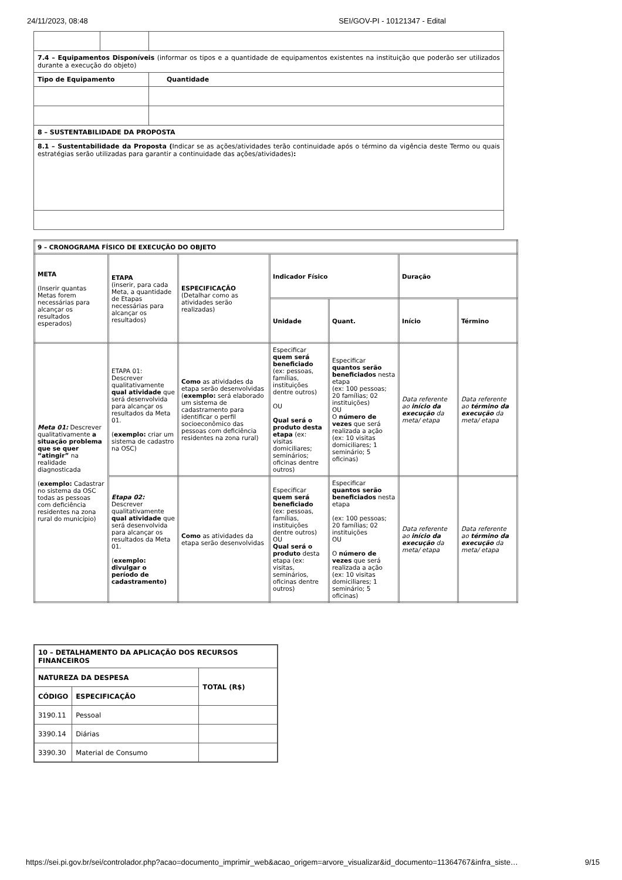24/11/2023, 08:48 SEI/GOV-PI - 10121347 - Edital
| 7.4 – Equipamentos Disponíveis (informar os tipos e a quantidade de equipamentos existentes na instituição que poderão ser utilizados durante a execução do objeto) | | |
| Tipo de Equipamento | | Quantidade |
| 8 – SUSTENTABILIDADE DA PROPOSTA | | |
| 8.1 – Sustentabilidade da Proposta ( Indicar se as ações/atividades terão continuidade após o término da vigência deste Termo ou quais estratégias serão utilizadas para garantir a continuidade das ações/atividades) : | | |
| 9 – CRONOGRAMA FÍSICO DE EXECUÇÃO DO OBJETO | | | | | | |
| --- | --- | --- | --- | --- | --- | --- |
| META (Inserir quantas Metas forem necessárias para alcançar os resultados esperados) | ETAPA (inserir, para cada Meta, a quantidade de Etapas necessárias para alcançar os resultados) | ESPECIFICAÇÃO (Detalhar como as atividades serão realizadas) | Indicador Físico | | Duração | |
| | | | Unidade | Quant. | Início | Término |
| Meta 01: Descrever qualitativamente a situação problema que se quer “atingir” na realidade diagnosticada ( exemplo: Cadastrar no sistema da OSC todas as pessoas com deficiência residentes na zona rural do município) | ETAPA 01: Descrever qualitativamente qual atividade que será desenvolvida para alcançar os resultados da Meta 01. ( exemplo: criar um sistema de cadastro na OSC) | Como as atividades da etapa serão desenvolvidas ( exemplo: será elaborado um sistema de cadastramento para identificar o perfil socioeconômico das pessoas com deficiência residentes na zona rural) | Especificar quem será beneficiado (ex: pessoas, famílias, instituições dentre outros) OU Qual será o produto desta etapa (ex: visitas domiciliares; seminários; oficinas dentre outros) | Especificar quantos serão beneficiados nesta etapa (ex: 100 pessoas; 20 famílias; 02 instituições) OU O número de vezes que será realizada a ação (ex: 10 visitas domiciliares; 1 seminário; 5 oficinas) | Data referente ao início da execução da meta/ etapa | Data referente ao término da execução da meta/ etapa |
| | Etapa 02: Descrever qualitativamente qual atividade que será desenvolvida para alcançar os resultados da Meta 01. ( exemplo: divulgar o período de cadastramento) | Como as atividades da etapa serão desenvolvidas | Especificar quem será beneficiado (ex: pessoas, famílias, instituições dentre outros) OU Qual será o produto desta etapa (ex: visitas, seminários, oficinas dentre outros) | Especificar quantos serão beneficiados nesta etapa (ex: 100 pessoas; 20 famílias; 02 instituições OU O número de vezes que será realizada a ação (ex: 10 visitas domiciliares; 1 seminário; 5 oficinas) | Data referente ao início da execução da meta/ etapa | Data referente ao término da execução da meta/ etapa |
| 10 – DETALHAMENTO DA APLICAÇÃO DOS RECURSOS FINANCEIROS | | |
| --- | --- | --- |
| NATUREZA DA DESPESA | | TOTAL (R$) |
| CÓDIGO | ESPECIFICAÇÃO | |
| 3190.11 | Pessoal | |
| 3390.14 | Diárias | |
| 3390.30 | Material de Consumo | |
https://sei.pi.gov.br/sei/controlador.php?acao=documento_imprimir_web&acao_origem=arvore_visualizar&id_documento=11364767&infra_siste… 9/15